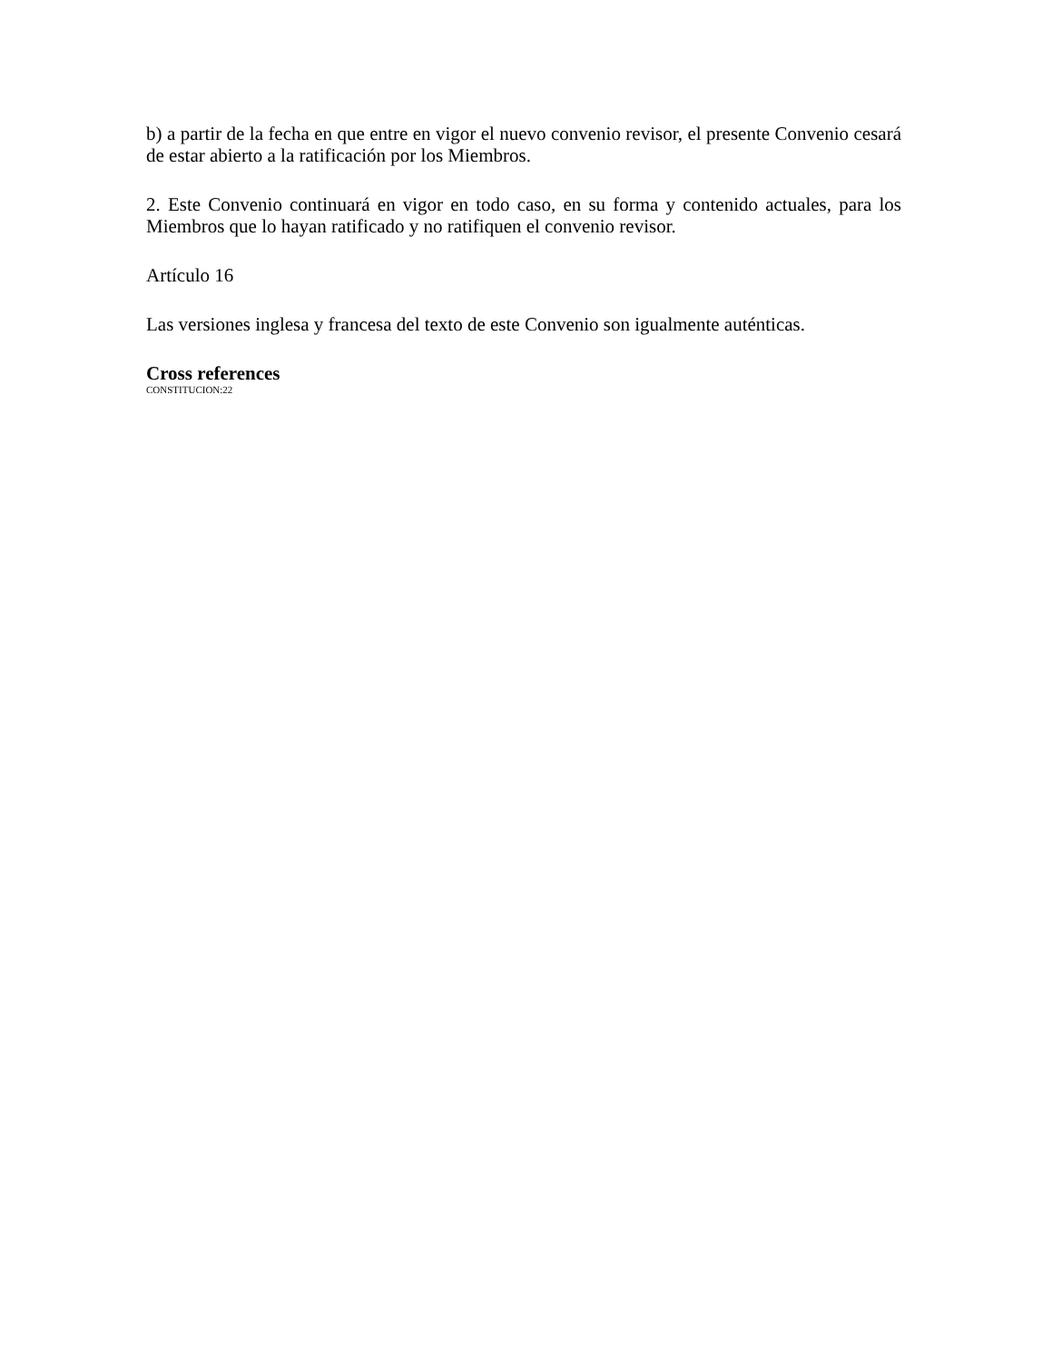b) a partir de la fecha en que entre en vigor el nuevo convenio revisor, el presente Convenio cesará de estar abierto a la ratificación por los Miembros.
2. Este Convenio continuará en vigor en todo caso, en su forma y contenido actuales, para los Miembros que lo hayan ratificado y no ratifiquen el convenio revisor.
Artículo 16
Las versiones inglesa y francesa del texto de este Convenio son igualmente auténticas.
Cross references
CONSTITUCION:22